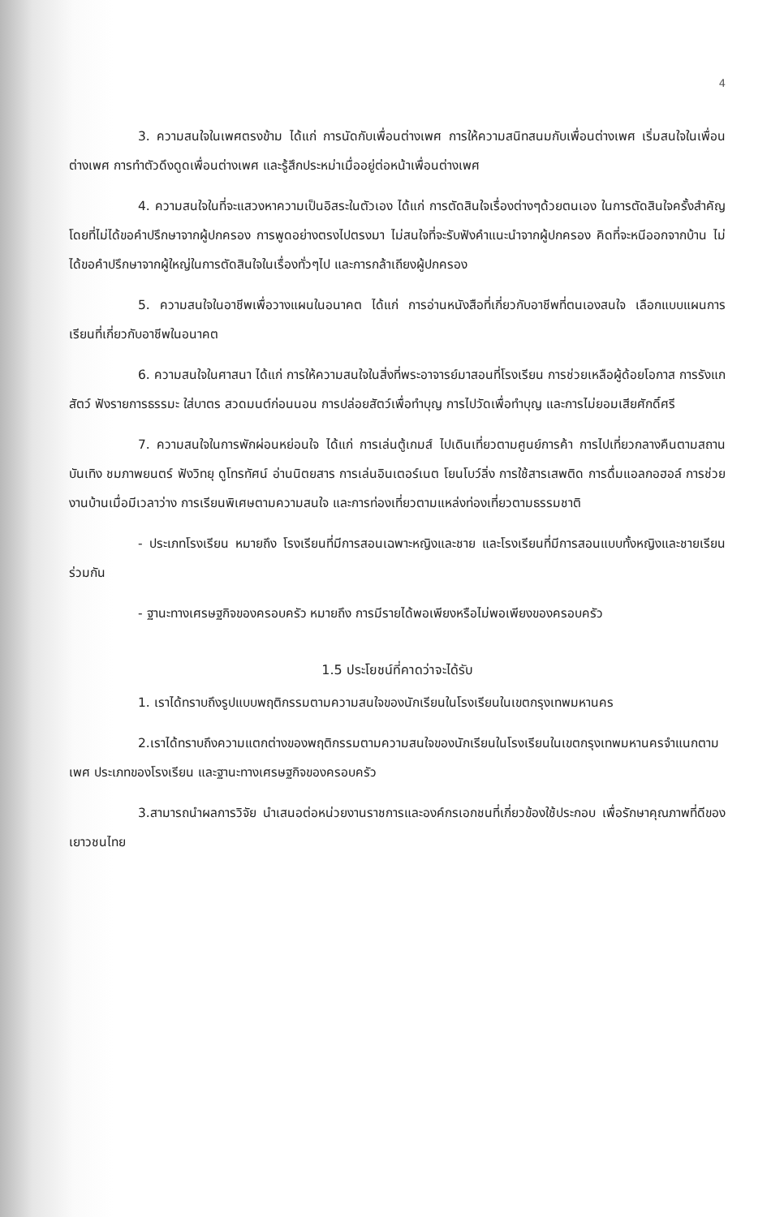4
3. ความสนใจในเพศตรงข้าม ได้แก่ การนัดกับเพื่อนต่างเพศ การให้ความสนิทสนมกับเพื่อนต่างเพศ เริ่มสนใจในเพื่อนต่างเพศ การทำตัวดึงดูดเพื่อนต่างเพศ และรู้สึกประหม่าเมื่ออยู่ต่อหน้าเพื่อนต่างเพศ
4. ความสนใจในที่จะแสวงหาความเป็นอิสระในตัวเอง ได้แก่ การตัดสินใจเรื่องต่างๆด้วยตนเอง ในการตัดสินใจครั้งสำคัญโดยที่ไม่ได้ขอคำปรึกษาจากผู้ปกครอง การพูดอย่างตรงไปตรงมา ไม่สนใจที่จะรับฟังคำแนะนำจากผู้ปกครอง คิดที่จะหนีออกจากบ้าน ไม่ได้ขอคำปรึกษาจากผู้ใหญ่ในการตัดสินใจในเรื่องทั่วๆไป และการกล้าเถียงผู้ปกครอง
5. ความสนใจในอาชีพเพื่อวางแผนในอนาคต ได้แก่ การอ่านหนังสือที่เกี่ยวกับอาชีพที่ตนเองสนใจ เลือกแบบแผนการเรียนที่เกี่ยวกับอาชีพในอนาคต
6. ความสนใจในศาสนา ได้แก่ การให้ความสนใจในสิ่งที่พระอาจารย์มาสอนที่โรงเรียน การช่วยเหลือผู้ด้อยโอกาส การรังแกสัตว์ ฟังรายการธรรมะ ใส่บาตร สวดมนต์ก่อนนอน การปล่อยสัตว์เพื่อทำบุญ การไปวัดเพื่อทำบุญ และการไม่ยอมเสียศักดิ์ศรี
7. ความสนใจในการพักผ่อนหย่อนใจ ได้แก่ การเล่นตู้เกมส์ ไปเดินเที่ยวตามศูนย์การค้า การไปเที่ยวกลางคืนตามสถานบันเทิง ชมภาพยนตร์ ฟังวิทยุ ดูโทรทัศน์ อ่านนิตยสาร การเล่นอินเตอร์เนต โยนโบว์ลิ่ง การใช้สารเสพติด การดื่มแอลกอฮอล์ การช่วยงานบ้านเมื่อมีเวลาว่าง การเรียนพิเศษตามความสนใจ และการท่องเที่ยวตามแหล่งท่องเที่ยวตามธรรมชาติ
- ประเภทโรงเรียน หมายถึง โรงเรียนที่มีการสอนเฉพาะหญิงและชาย และโรงเรียนที่มีการสอนแบบทั้งหญิงและชายเรียนร่วมกัน
- ฐานะทางเศรษฐกิจของครอบครัว หมายถึง การมีรายได้พอเพียงหรือไม่พอเพียงของครอบครัว
1.5 ประโยชน์ที่คาดว่าจะได้รับ
1. เราได้ทราบถึงรูปแบบพฤติกรรมตามความสนใจของนักเรียนในโรงเรียนในเขตกรุงเทพมหานคร
2.เราได้ทราบถึงความแตกต่างของพฤติกรรมตามความสนใจของนักเรียนในโรงเรียนในเขตกรุงเทพมหานครจำแนกตามเพศ ประเภทของโรงเรียน และฐานะทางเศรษฐกิจของครอบครัว
3.สามารถนำผลการวิจัย นำเสนอต่อหน่วยงานราชการและองค์กรเอกชนที่เกี่ยวข้องใช้ประกอบ เพื่อรักษาคุณภาพที่ดีของเยาวชนไทย